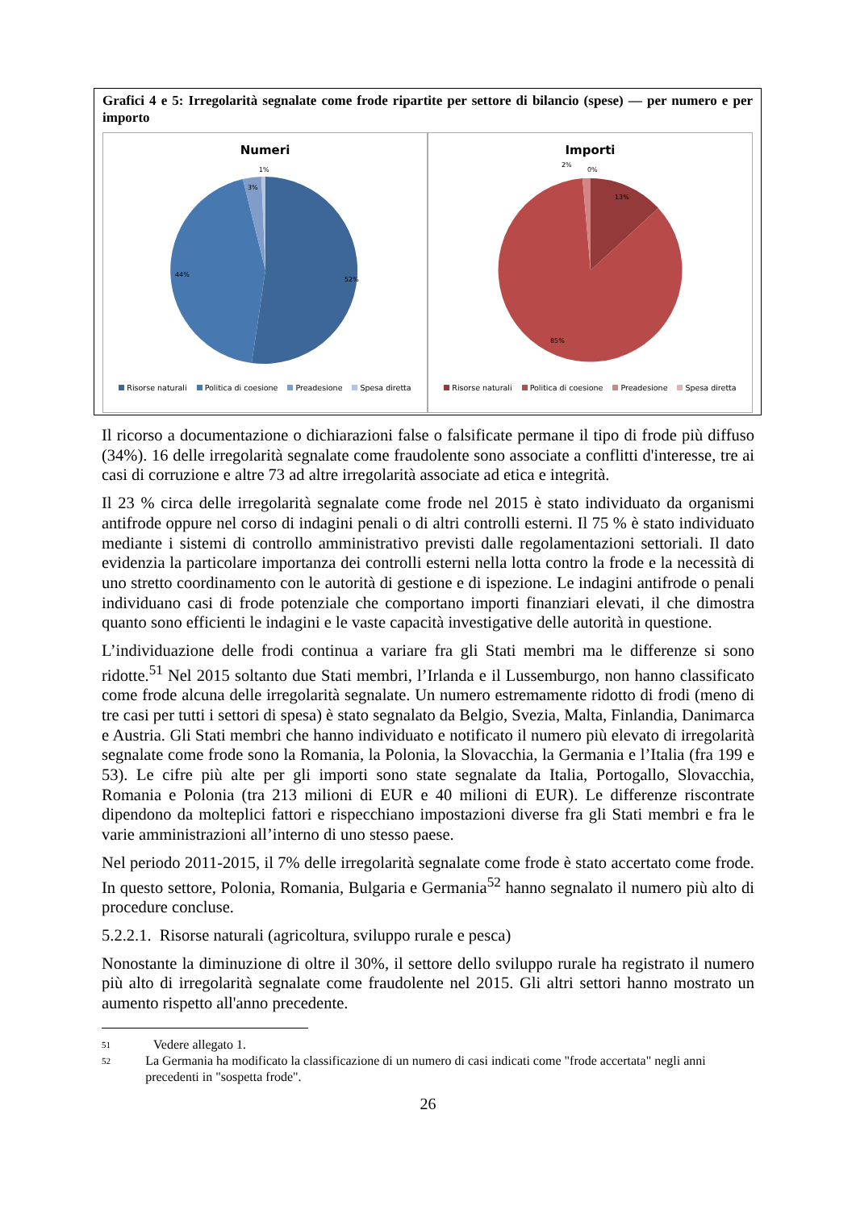Grafici 4 e 5: Irregolarità segnalate come frode ripartite per settore di bilancio (spese) — per numero e per importo
Numeri
52%
44%
3%
1%
Risorse naturali Politica di coesione Preadesione Spesa diretta
Importi
13%
85%
2%
0%
Risorse naturali Politica di coesione Preadesione Spesa diretta
Il ricorso a documentazione o dichiarazioni false o falsificate permane il tipo di frode più diffuso (34%). 16 delle irregolarità segnalate come fraudolente sono associate a conflitti d'interesse, tre ai casi di corruzione e altre 73 ad altre irregolarità associate ad etica e integrità.
Il 23 % circa delle irregolarità segnalate come frode nel 2015 è stato individuato da organismi antifrode oppure nel corso di indagini penali o di altri controlli esterni. Il 75 % è stato individuato mediante i sistemi di controllo amministrativo previsti dalle regolamentazioni settoriali. Il dato evidenzia la particolare importanza dei controlli esterni nella lotta contro la frode e la necessità di uno stretto coordinamento con le autorità di gestione e di ispezione. Le indagini antifrode o penali individuano casi di frode potenziale che comportano importi finanziari elevati, il che dimostra quanto sono efficienti le indagini e le vaste capacità investigative delle autorità in questione.
L’individuazione delle frodi continua a variare fra gli Stati membri ma le differenze si sono ridotte.<sup>51</sup> Nel 2015 soltanto due Stati membri, l’Irlanda e il Lussemburgo, non hanno classificato come frode alcuna delle irregolarità segnalate. Un numero estremamente ridotto di frodi (meno di tre casi per tutti i settori di spesa) è stato segnalato da Belgio, Svezia, Malta, Finlandia, Danimarca e Austria. Gli Stati membri che hanno individuato e notificato il numero più elevato di irregolarità segnalate come frode sono la Romania, la Polonia, la Slovacchia, la Germania e l’Italia (fra 199 e 53). Le cifre più alte per gli importi sono state segnalate da Italia, Portogallo, Slovacchia, Romania e Polonia (tra 213 milioni di EUR e 40 milioni di EUR). Le differenze riscontrate dipendono da molteplici fattori e rispecchiano impostazioni diverse fra gli Stati membri e fra le varie amministrazioni all’interno di uno stesso paese.
Nel periodo 2011-2015, il 7% delle irregolarità segnalate come frode è stato accertato come frode. In questo settore, Polonia, Romania, Bulgaria e Germania<sup>52</sup> hanno segnalato il numero più alto di procedure concluse.
5.2.2.1. Risorse naturali (agricoltura, sviluppo rurale e pesca)
Nonostante la diminuzione di oltre il 30%, il settore dello sviluppo rurale ha registrato il numero più alto di irregolarità segnalate come fraudolente nel 2015. Gli altri settori hanno mostrato un aumento rispetto all'anno precedente.
<sup>51</sup> Vedere allegato 1.
<sup>52</sup> La Germania ha modificato la classificazione di un numero di casi indicati come "frode accertata" negli anni precedenti in "sospetta frode".
26